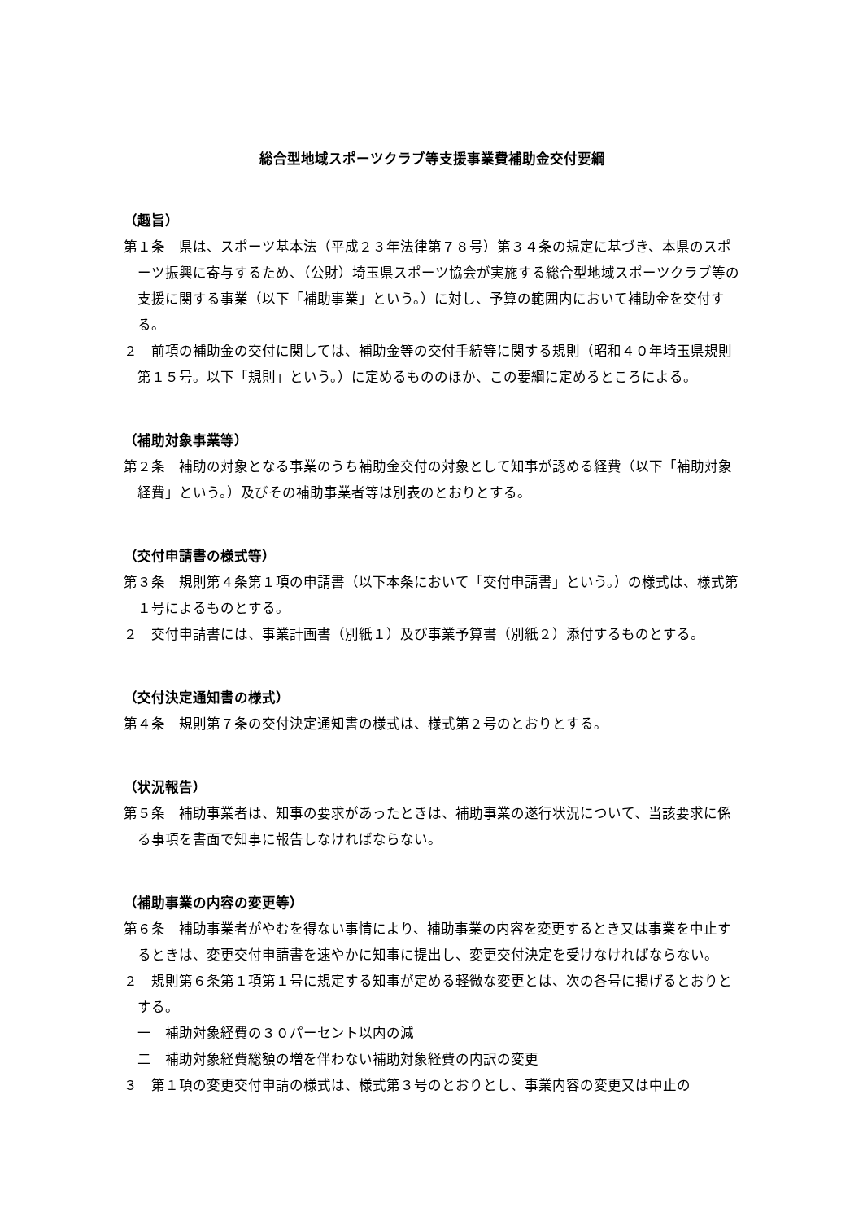総合型地域スポーツクラブ等支援事業費補助金交付要綱
（趣旨）
第１条　県は、スポーツ基本法（平成２３年法律第７８号）第３４条の規定に基づき、本県のスポーツ振興に寄与するため、（公財）埼玉県スポーツ協会が実施する総合型地域スポーツクラブ等の支援に関する事業（以下「補助事業」という。）に対し、予算の範囲内において補助金を交付する。
２　前項の補助金の交付に関しては、補助金等の交付手続等に関する規則（昭和４０年埼玉県規則第１５号。以下「規則」という。）に定めるもののほか、この要綱に定めるところによる。
（補助対象事業等）
第２条　補助の対象となる事業のうち補助金交付の対象として知事が認める経費（以下「補助対象経費」という。）及びその補助事業者等は別表のとおりとする。
（交付申請書の様式等）
第３条　規則第４条第１項の申請書（以下本条において「交付申請書」という。）の様式は、様式第１号によるものとする。
２　交付申請書には、事業計画書（別紙１）及び事業予算書（別紙２）添付するものとする。
（交付決定通知書の様式）
第４条　規則第７条の交付決定通知書の様式は、様式第２号のとおりとする。
（状況報告）
第５条　補助事業者は、知事の要求があったときは、補助事業の遂行状況について、当該要求に係る事項を書面で知事に報告しなければならない。
（補助事業の内容の変更等）
第６条　補助事業者がやむを得ない事情により、補助事業の内容を変更するとき又は事業を中止するときは、変更交付申請書を速やかに知事に提出し、変更交付決定を受けなければならない。
２　規則第６条第１項第１号に規定する知事が定める軽微な変更とは、次の各号に掲げるとおりとする。
一　補助対象経費の３０パーセント以内の減
二　補助対象経費総額の増を伴わない補助対象経費の内訳の変更
３　第１項の変更交付申請の様式は、様式第３号のとおりとし、事業内容の変更又は中止の